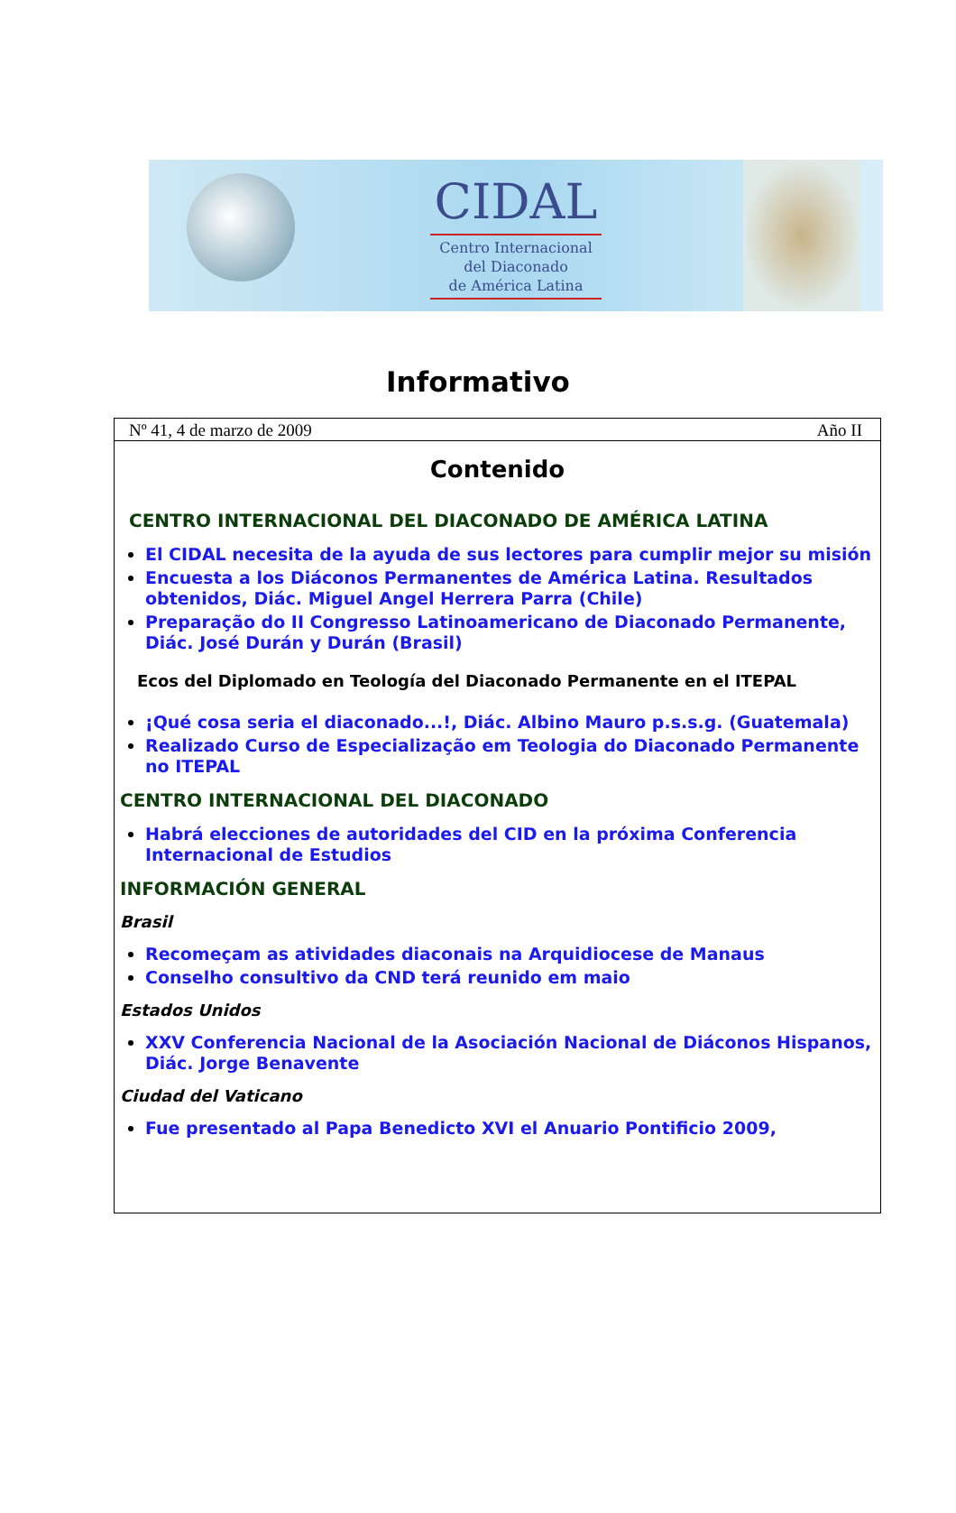CIDAL
Centro Internacional
del Diaconado
de América Latina
Informativo
Nº 41, 4 de marzo de 2009 Año II
Contenido
CENTRO INTERNACIONAL DEL DIACONADO DE AMÉRICA LATINA
El CIDAL necesita de la ayuda de sus lectores para cumplir mejor su misión
Encuesta a los Diáconos Permanentes de América Latina. Resultados obtenidos, Diác. Miguel Angel Herrera Parra (Chile)
Preparação do II Congresso Latinoamericano de Diaconado Permanente, Diác. José Durán y Durán (Brasil)
Ecos del Diplomado en Teología del Diaconado Permanente en el ITEPAL
¡Qué cosa seria el diaconado...!, Diác. Albino Mauro p.s.s.g. (Guatemala)
Realizado Curso de Especialização em Teologia do Diaconado Permanente no ITEPAL
CENTRO INTERNACIONAL DEL DIACONADO
Habrá elecciones de autoridades del CID en la próxima Conferencia Internacional de Estudios
INFORMACIÓN GENERAL
Brasil
Recomeçam as atividades diaconais na Arquidiocese de Manaus
Conselho consultivo da CND terá reunido em maio
Estados Unidos
XXV Conferencia Nacional de la Asociación Nacional de Diáconos Hispanos, Diác. Jorge Benavente
Ciudad del Vaticano
Fue presentado al Papa Benedicto XVI el Anuario Pontificio 2009,